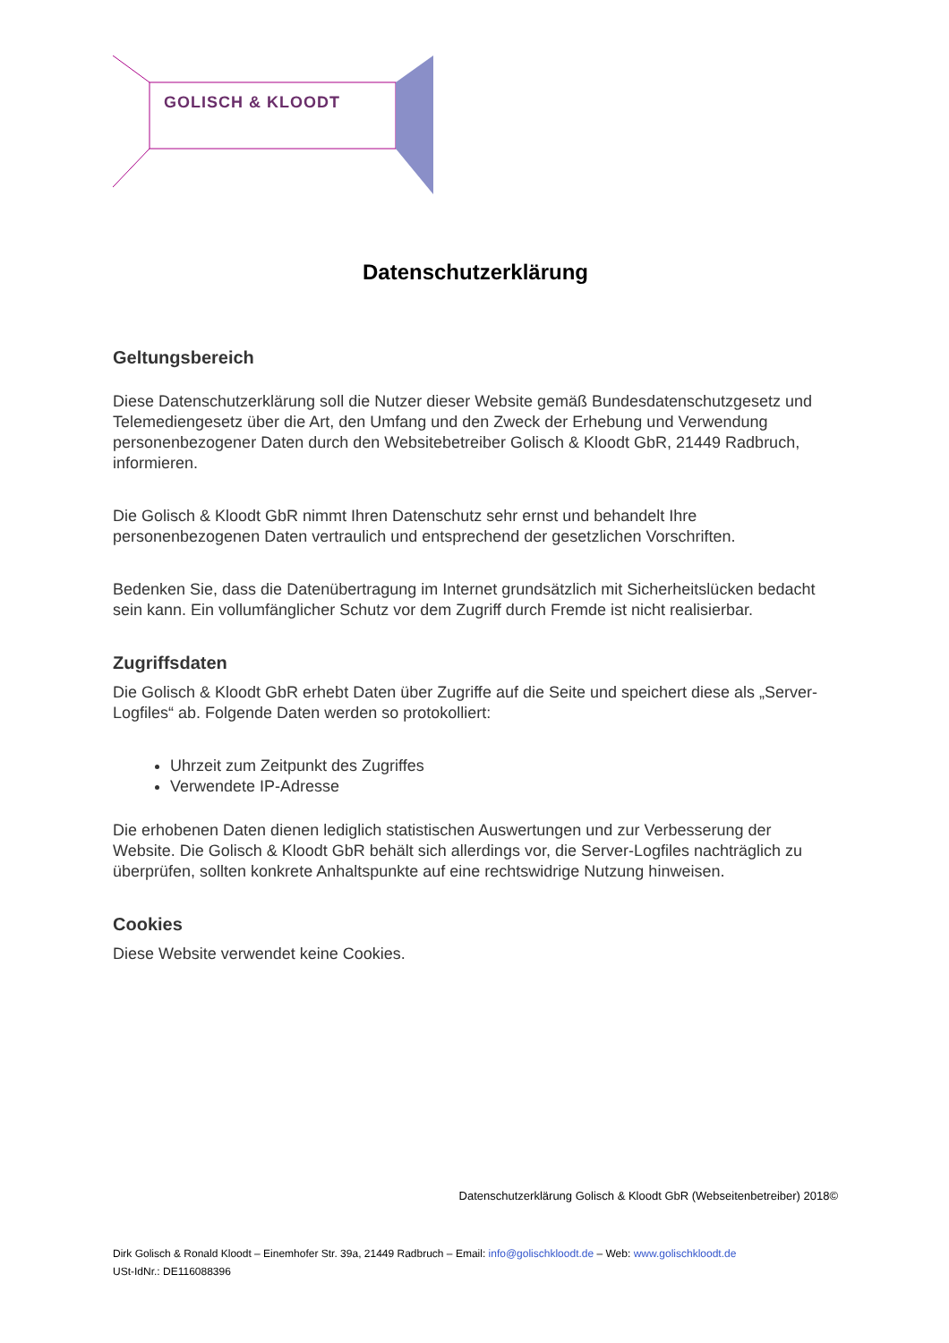GOLISCH & KLOODT
Datenschutzerklärung
Geltungsbereich
Diese Datenschutzerklärung soll die Nutzer dieser Website gemäß Bundesdatenschutzgesetz und Telemediengesetz über die Art, den Umfang und den Zweck der Erhebung und Verwendung personenbezogener Daten durch den Websitebetreiber Golisch & Kloodt GbR, 21449 Radbruch, informieren.
Die Golisch & Kloodt GbR nimmt Ihren Datenschutz sehr ernst und behandelt Ihre personenbezogenen Daten vertraulich und entsprechend der gesetzlichen Vorschriften.
Bedenken Sie, dass die Datenübertragung im Internet grundsätzlich mit Sicherheitslücken bedacht sein kann. Ein vollumfänglicher Schutz vor dem Zugriff durch Fremde ist nicht realisierbar.
Zugriffsdaten
Die Golisch & Kloodt GbR erhebt Daten über Zugriffe auf die Seite und speichert diese als „Server-Logfiles“ ab. Folgende Daten werden so protokolliert:
Uhrzeit zum Zeitpunkt des Zugriffes
Verwendete IP-Adresse
Die erhobenen Daten dienen lediglich statistischen Auswertungen und zur Verbesserung der Website. Die Golisch & Kloodt GbR behält sich allerdings vor, die Server-Logfiles nachträglich zu überprüfen, sollten konkrete Anhaltspunkte auf eine rechtswidrige Nutzung hinweisen.
Cookies
Diese Website verwendet keine Cookies.
Datenschutzerklärung Golisch & Kloodt GbR (Webseitenbetreiber) 2018©
Dirk Golisch & Ronald Kloodt – Einemhofer Str. 39a, 21449 Radbruch – Email: info@golischkloodt.de – Web: www.golischkloodt.de
USt-IdNr.: DE116088396